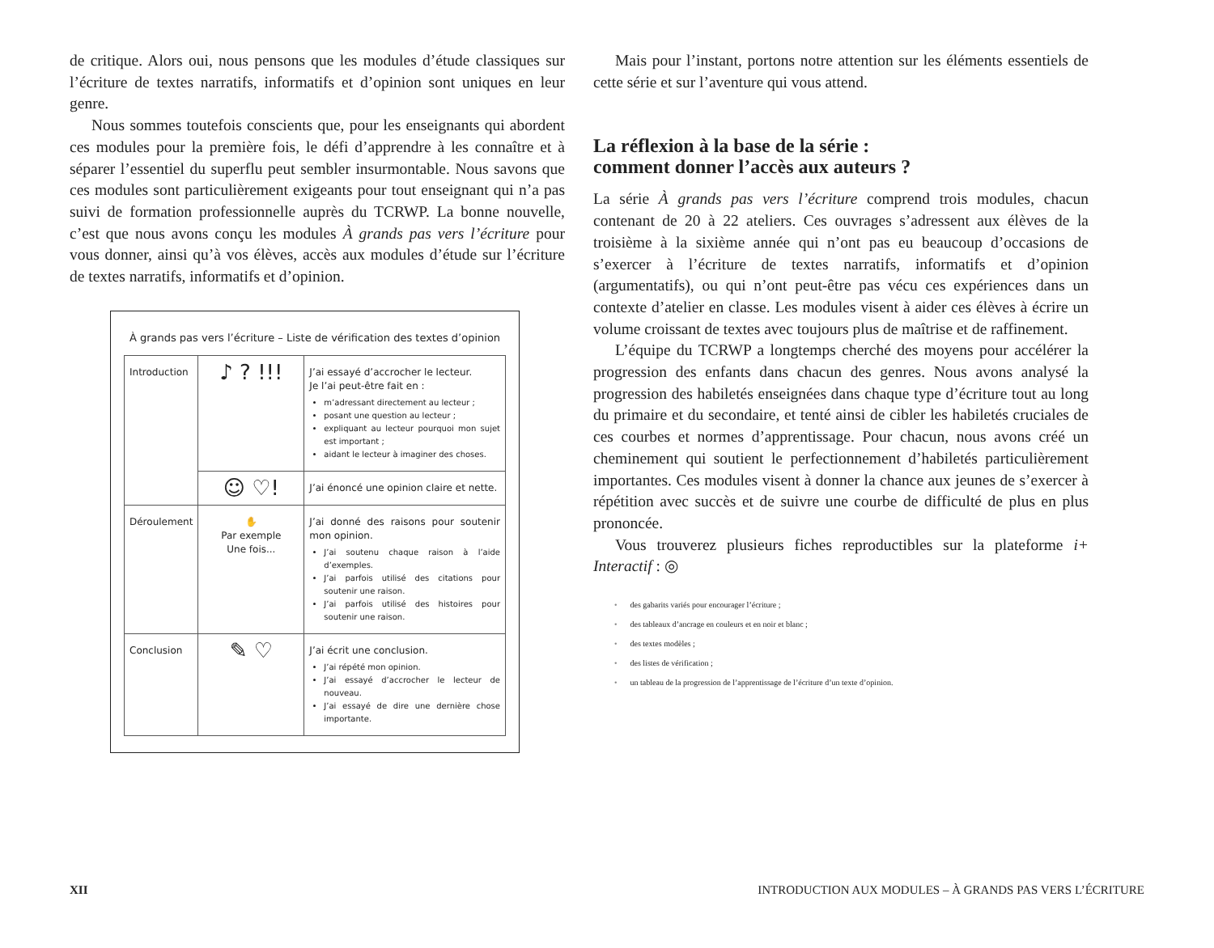de critique. Alors oui, nous pensons que les modules d’étude classiques sur l’écriture de textes narratifs, informatifs et d’opinion sont uniques en leur genre.
Nous sommes toutefois conscients que, pour les enseignants qui abordent ces modules pour la première fois, le défi d’apprendre à les connaître et à séparer l’essentiel du superflu peut sembler insurmontable. Nous savons que ces modules sont particulièrement exigeants pour tout enseignant qui n’a pas suivi de formation professionnelle auprès du TCRWP. La bonne nouvelle, c’est que nous avons conçu les modules À grands pas vers l’écriture pour vous donner, ainsi qu’à vos élèves, accès aux modules d’étude sur l’écriture de textes narratifs, informatifs et d’opinion.
À grands pas vers l’écriture – Liste de vérification des textes d’opinion
| Introduction | ♪ ? !!! | J’ai essayé d’accrocher le lecteur. Je l’ai peut-être fait en : m’adressant directement au lecteur ; posant une question au lecteur ; expliquant au lecteur pourquoi mon sujet est important ; aidant le lecteur à imaginer des choses. |
| | ☺ ♡! | J’ai énoncé une opinion claire et nette. |
| Déroulement | ✋ Par exemple Une fois... | J’ai donné des raisons pour soutenir mon opinion. J’ai soutenu chaque raison à l’aide d’exemples. J’ai parfois utilisé des citations pour soutenir une raison. J’ai parfois utilisé des histoires pour soutenir une raison. |
| Conclusion | ✎ ♡ | J’ai écrit une conclusion. J’ai répété mon opinion. J’ai essayé d’accrocher le lecteur de nouveau. J’ai essayé de dire une dernière chose importante. |
Mais pour l’instant, portons notre attention sur les éléments essentiels de cette série et sur l’aventure qui vous attend.
La réflexion à la base de la série :
comment donner l’accès aux auteurs ?
La série À grands pas vers l’écriture comprend trois modules, chacun contenant de 20 à 22 ateliers. Ces ouvrages s’adressent aux élèves de la troisième à la sixième année qui n’ont pas eu beaucoup d’occasions de s’exercer à l’écriture de textes narratifs, informatifs et d’opinion (argumentatifs), ou qui n’ont peut-être pas vécu ces expériences dans un contexte d’atelier en classe. Les modules visent à aider ces élèves à écrire un volume croissant de textes avec toujours plus de maîtrise et de raffinement.
L’équipe du TCRWP a longtemps cherché des moyens pour accélérer la progression des enfants dans chacun des genres. Nous avons analysé la progression des habiletés enseignées dans chaque type d’écriture tout au long du primaire et du secondaire, et tenté ainsi de cibler les habiletés cruciales de ces courbes et normes d’apprentissage. Pour chacun, nous avons créé un cheminement qui soutient le perfectionnement d’habiletés particulièrement importantes. Ces modules visent à donner la chance aux jeunes de s’exercer à répétition avec succès et de suivre une courbe de difficulté de plus en plus prononcée.
Vous trouverez plusieurs fiches reproductibles sur la plateforme i+ Interactif : ◎
• des gabarits variés pour encourager l’écriture ;
• des tableaux d’ancrage en couleurs et en noir et blanc ;
• des textes modèles ;
• des listes de vérification ;
• un tableau de la progression de l’apprentissage de l’écriture d’un texte d’opinion.
XII INTRODUCTION AUX MODULES – À GRANDS PAS VERS L’ÉCRITURE